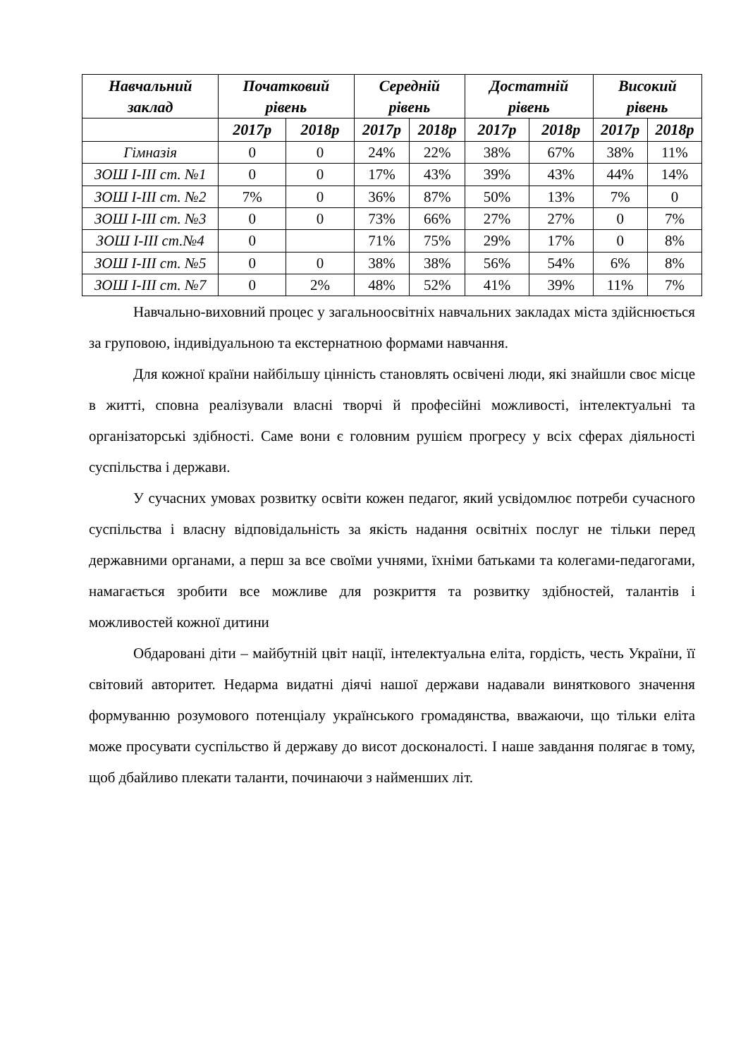| Навчальний заклад | Початковий рівень | | Середній рівень | | Достатній рівень | | Високий рівень | |
| --- | --- | --- | --- | --- | --- | --- | --- | --- |
| | 2017р | 2018р | 2017р | 2018р | 2017р | 2018р | 2017р | 2018р |
| Гімназія | 0 | 0 | 24% | 22% | 38% | 67% | 38% | 11% |
| ЗОШ І-ІІІ ст. №1 | 0 | 0 | 17% | 43% | 39% | 43% | 44% | 14% |
| ЗОШ І-ІІІ ст. №2 | 7% | 0 | 36% | 87% | 50% | 13% | 7% | 0 |
| ЗОШ І-ІІІ ст. №3 | 0 | 0 | 73% | 66% | 27% | 27% | 0 | 7% |
| ЗОШ І-ІІІ ст.№4 | 0 | | 71% | 75% | 29% | 17% | 0 | 8% |
| ЗОШ І-ІІІ ст. №5 | 0 | 0 | 38% | 38% | 56% | 54% | 6% | 8% |
| ЗОШ І-ІІІ ст. №7 | 0 | 2% | 48% | 52% | 41% | 39% | 11% | 7% |
Навчально-виховний процес у загальноосвітніх навчальних закладах міста здійснюється за груповою, індивідуальною та екстернатною формами навчання.
Для кожної країни найбільшу цінність становлять освічені люди, які знайшли своє місце в житті, сповна реалізували власні творчі й професійні можливості, інтелектуальні та організаторські здібності. Саме вони є головним рушієм прогресу у всіх сферах діяльності суспільства і держави.
У сучасних умовах розвитку освіти кожен педагог, який усвідомлює потреби сучасного суспільства і власну відповідальність за якість надання освітніх послуг не тільки перед державними органами, а перш за все своїми учнями, їхніми батьками та колегами-педагогами, намагається зробити все можливе для розкриття та розвитку здібностей, талантів і можливостей кожної дитини
Обдаровані діти – майбутній цвіт нації, інтелектуальна еліта, гордість, честь України, її світовий авторитет. Недарма видатні діячі нашої держави надавали виняткового значення формуванню розумового потенціалу українського громадянства, вважаючи, що тільки еліта може просувати суспільство й державу до висот досконалості. І наше завдання полягає в тому, щоб дбайливо плекати таланти, починаючи з найменших літ.